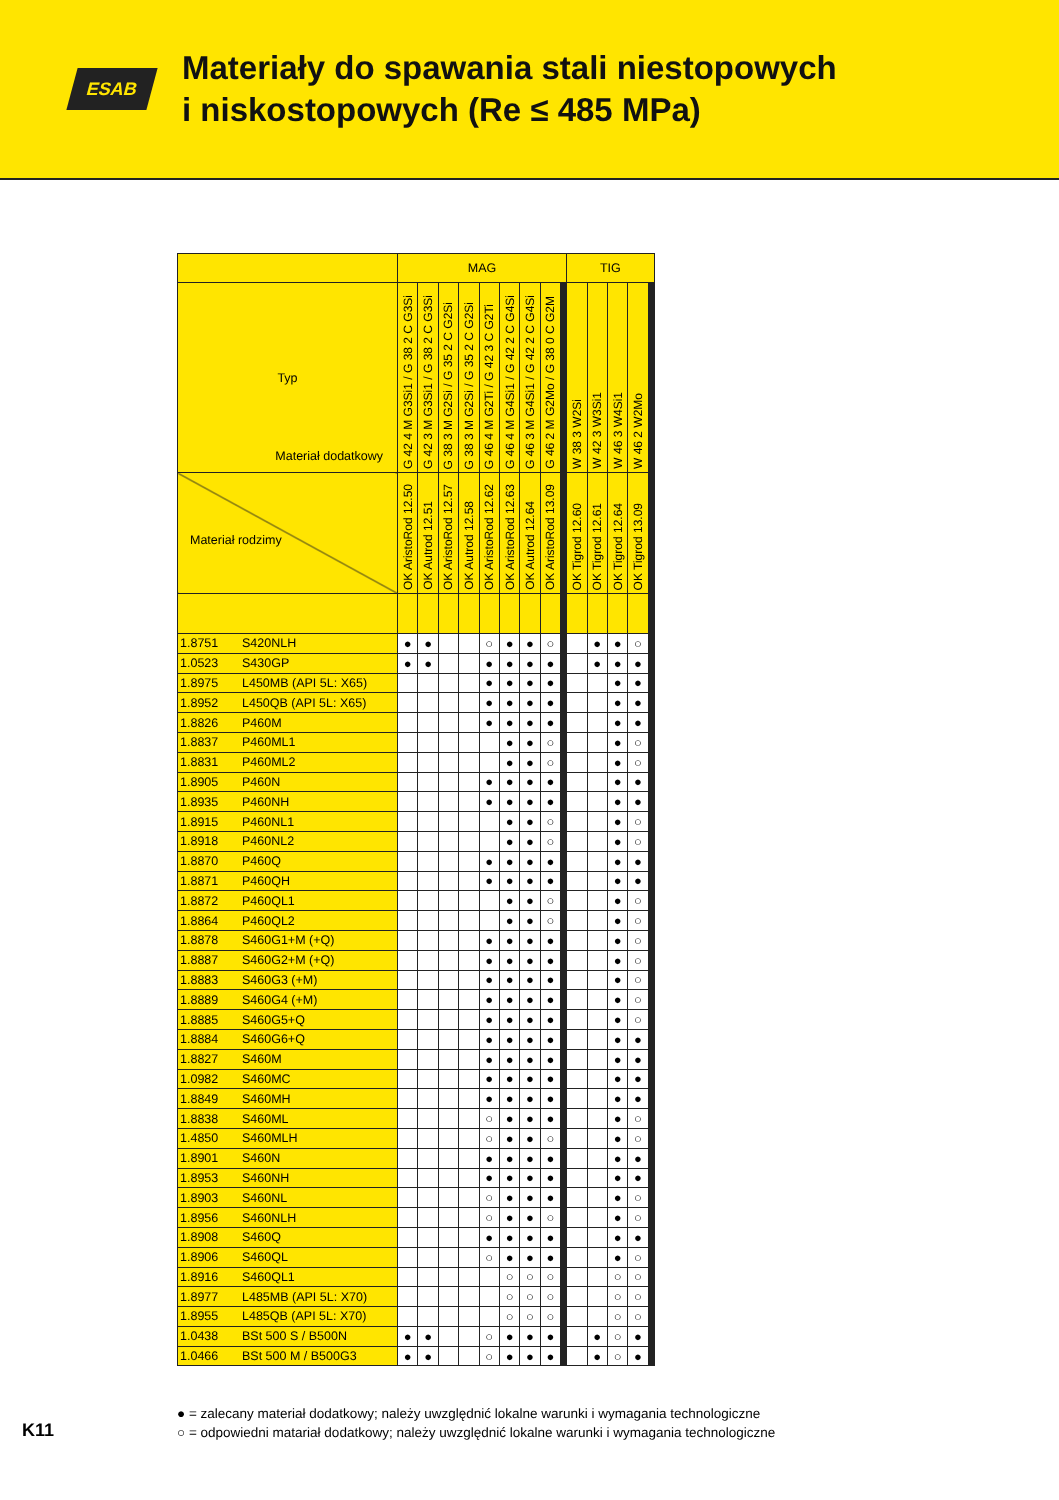ESAB
Materiały do spawania stali niestopowych
i niskostopowych (Re ≤ 485 MPa)
| | | MAG | | | | | | | | | | | | | | TIG | | | | | | | | | |
| --- | --- | --- | --- | --- | --- | --- | --- | --- | --- | --- | --- | --- | --- | --- | --- | --- | --- | --- | --- | --- | --- | --- | --- | --- | --- |
| Typ | | G 42 4 M G3Si1 / G 38 2 C G3Si | G 42 3 M G3Si1 / G 38 2 C G3Si | G 38 3 M G2Si / G 35 2 C G2Si | G 38 3 M G2Si / G 35 2 C G2Si | G 46 4 M G2Ti / G 42 3 C G2Ti | G 46 4 M G4Si1 / G 42 2 C G4Si | G 46 3 M G4Si1 / G 42 2 C G4Si | G 46 2 M G2Mo / G 38 0 C G2M | | | | | | | W 38 3 W2Si | W 42 3 W3Si1 | W 46 3 W4Si1 | W 46 2 W2Mo | | | | | | |
| Materiał dodatkowy Materiał rodzimy | | OK AristoRod 12.50 | OK Autrod 12.51 | OK AristoRod 12.57 | OK Autrod 12.58 | OK AristoRod 12.62 | OK AristoRod 12.63 | OK Autrod 12.64 | OK AristoRod 13.09 | | | | | | | OK Tigrod 12.60 | OK Tigrod 12.61 | OK Tigrod 12.64 | OK Tigrod 13.09 | | | | | | |
| 1.8751 | S420NLH | ● | ● | | | ○ | ● | ● | ○ | | | | | | | | ● | ● | ○ | | | | | | |
| 1.0523 | S430GP | ● | ● | | | ● | ● | ● | ● | | | | | | | | ● | ● | ● | | | | | | |
| 1.8975 | L450MB (API 5L: X65) | | | | | ● | ● | ● | ● | | | | | | | | | ● | ● | | | | | | |
| 1.8952 | L450QB (API 5L: X65) | | | | | ● | ● | ● | ● | | | | | | | | | ● | ● | | | | | | |
| 1.8826 | P460M | | | | | ● | ● | ● | ● | | | | | | | | | ● | ● | | | | | | |
| 1.8837 | P460ML1 | | | | | | ● | ● | ○ | | | | | | | | | ● | ○ | | | | | | |
| 1.8831 | P460ML2 | | | | | | ● | ● | ○ | | | | | | | | | ● | ○ | | | | | | |
| 1.8905 | P460N | | | | | ● | ● | ● | ● | | | | | | | | | ● | ● | | | | | | |
| 1.8935 | P460NH | | | | | ● | ● | ● | ● | | | | | | | | | ● | ● | | | | | | |
| 1.8915 | P460NL1 | | | | | | ● | ● | ○ | | | | | | | | | ● | ○ | | | | | | |
| 1.8918 | P460NL2 | | | | | | ● | ● | ○ | | | | | | | | | ● | ○ | | | | | | |
| 1.8870 | P460Q | | | | | ● | ● | ● | ● | | | | | | | | | ● | ● | | | | | | |
| 1.8871 | P460QH | | | | | ● | ● | ● | ● | | | | | | | | | ● | ● | | | | | | |
| 1.8872 | P460QL1 | | | | | | ● | ● | ○ | | | | | | | | | ● | ○ | | | | | | |
| 1.8864 | P460QL2 | | | | | | ● | ● | ○ | | | | | | | | | ● | ○ | | | | | | |
| 1.8878 | S460G1+M (+Q) | | | | | ● | ● | ● | ● | | | | | | | | | ● | ○ | | | | | | |
| 1.8887 | S460G2+M (+Q) | | | | | ● | ● | ● | ● | | | | | | | | | ● | ○ | | | | | | |
| 1.8883 | S460G3 (+M) | | | | | ● | ● | ● | ● | | | | | | | | | ● | ○ | | | | | | |
| 1.8889 | S460G4 (+M) | | | | | ● | ● | ● | ● | | | | | | | | | ● | ○ | | | | | | |
| 1.8885 | S460G5+Q | | | | | ● | ● | ● | ● | | | | | | | | | ● | ○ | | | | | | |
| 1.8884 | S460G6+Q | | | | | ● | ● | ● | ● | | | | | | | | | ● | ● | | | | | | |
| 1.8827 | S460M | | | | | ● | ● | ● | ● | | | | | | | | | ● | ● | | | | | | |
| 1.0982 | S460MC | | | | | ● | ● | ● | ● | | | | | | | | | ● | ● | | | | | | |
| 1.8849 | S460MH | | | | | ● | ● | ● | ● | | | | | | | | | ● | ● | | | | | | |
| 1.8838 | S460ML | | | | | ○ | ● | ● | ● | | | | | | | | | ● | ○ | | | | | | |
| 1.4850 | S460MLH | | | | | ○ | ● | ● | ○ | | | | | | | | | ● | ○ | | | | | | |
| 1.8901 | S460N | | | | | ● | ● | ● | ● | | | | | | | | | ● | ● | | | | | | |
| 1.8953 | S460NH | | | | | ● | ● | ● | ● | | | | | | | | | ● | ● | | | | | | |
| 1.8903 | S460NL | | | | | ○ | ● | ● | ● | | | | | | | | | ● | ○ | | | | | | |
| 1.8956 | S460NLH | | | | | ○ | ● | ● | ○ | | | | | | | | | ● | ○ | | | | | | |
| 1.8908 | S460Q | | | | | ● | ● | ● | ● | | | | | | | | | ● | ● | | | | | | |
| 1.8906 | S460QL | | | | | ○ | ● | ● | ● | | | | | | | | | ● | ○ | | | | | | |
| 1.8916 | S460QL1 | | | | | | ○ | ○ | ○ | | | | | | | | | ○ | ○ | | | | | | |
| 1.8977 | L485MB (API 5L: X70) | | | | | | ○ | ○ | ○ | | | | | | | | | ○ | ○ | | | | | | |
| 1.8955 | L485QB (API 5L: X70) | | | | | | ○ | ○ | ○ | | | | | | | | | ○ | ○ | | | | | | |
| 1.0438 | BSt 500 S / B500N | ● | ● | | | ○ | ● | ● | ● | | | | | | | | ● | ○ | ● | | | | | | |
| 1.0466 | BSt 500 M / B500G3 | ● | ● | | | ○ | ● | ● | ● | | | | | | | | ● | ○ | ● | | | | | | |
● = zalecany materiał dodatkowy; należy uwzględnić lokalne warunki i wymagania technologiczne
○ = odpowiedni matariał dodatkowy; należy uwzględnić lokalne warunki i wymagania technologiczne
K11